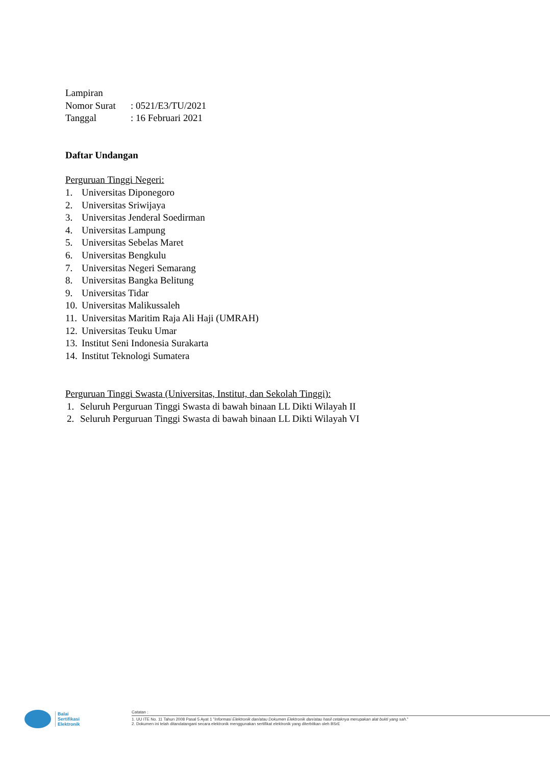Lampiran
Nomor Surat: 0521/E3/TU/2021
Tanggal: 16 Februari 2021
Daftar Undangan
Perguruan Tinggi Negeri:
1. Universitas Diponegoro
2. Universitas Sriwijaya
3. Universitas Jenderal Soedirman
4. Universitas Lampung
5. Universitas Sebelas Maret
6. Universitas Bengkulu
7. Universitas Negeri Semarang
8. Universitas Bangka Belitung
9. Universitas Tidar
10. Universitas Malikussaleh
11. Universitas Maritim Raja Ali Haji (UMRAH)
12. Universitas Teuku Umar
13. Institut Seni Indonesia Surakarta
14. Institut Teknologi Sumatera
Perguruan Tinggi Swasta (Universitas, Institut, dan Sekolah Tinggi):
1. Seluruh Perguruan Tinggi Swasta di bawah binaan LL Dikti Wilayah II
2. Seluruh Perguruan Tinggi Swasta di bawah binaan LL Dikti Wilayah VI
Balai
Sertifikasi
Elektronik
Catatan :
1. UU ITE No. 11 Tahun 2008 Pasal 5 Ayat 1 "Informasi Elektronik dan/atau Dokumen Elektronik dan/atau hasil cetaknya merupakan alat bukti yang sah."
2. Dokumen ini telah ditandatangani secara elektronik menggunakan sertifikat elektronik yang diterbitkan oleh BSrE